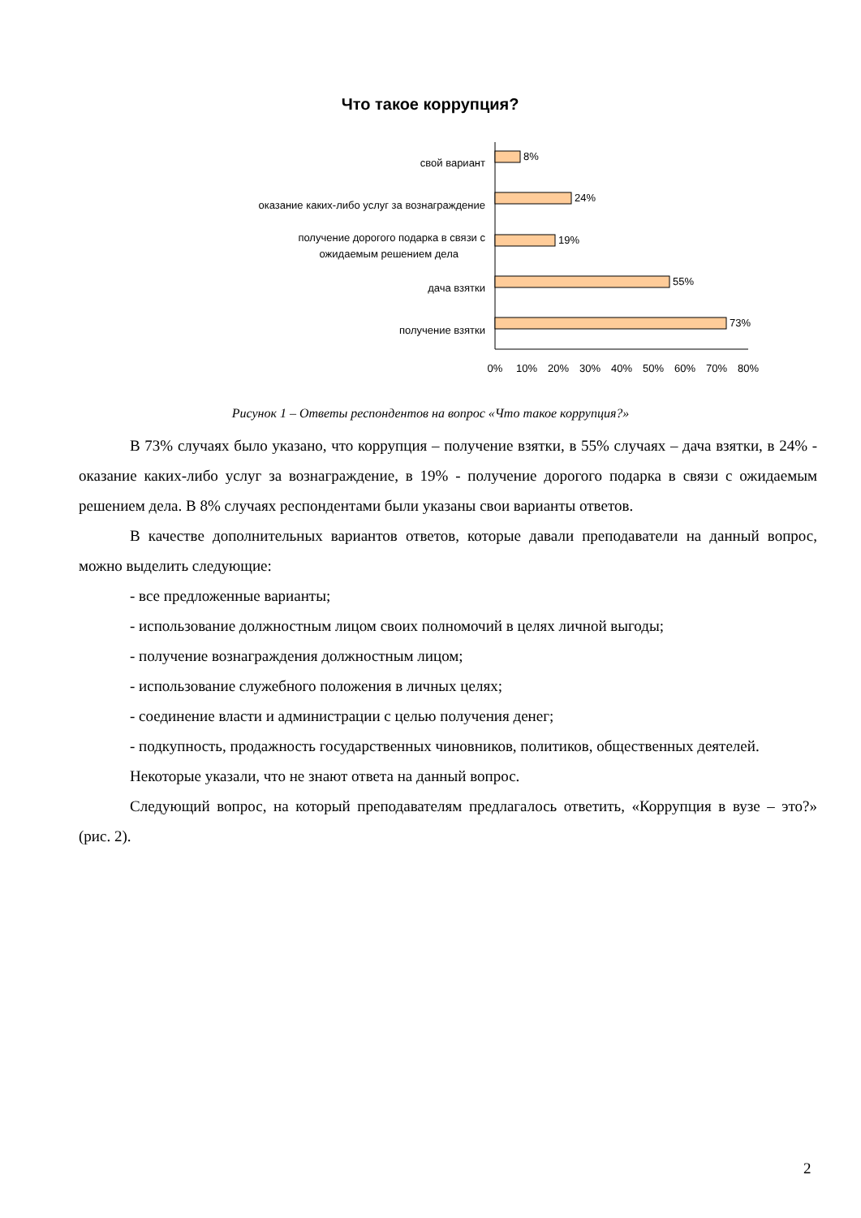Что такое коррупция?
8%
24%
19%
55%
73%
свой вариант
оказание каких-либо услуг за вознаграждение
получение дорогого подарка в связи с
ожидаемым решением дела
дача взятки
получение взятки
0%
10%
20%
30%
40%
50%
60%
70%
80%
Рисунок 1 – Ответы респондентов на вопрос «Что такое коррупция?»
В 73% случаях было указано, что коррупция – получение взятки, в 55% случаях – дача взятки, в 24% - оказание каких-либо услуг за вознаграждение, в 19% - получение дорогого подарка в связи с ожидаемым решением дела. В 8% случаях респондентами были указаны свои варианты ответов.
В качестве дополнительных вариантов ответов, которые давали преподаватели на данный вопрос, можно выделить следующие:
- все предложенные варианты;
- использование должностным лицом своих полномочий в целях личной выгоды;
- получение вознаграждения должностным лицом;
- использование служебного положения в личных целях;
- соединение власти и администрации с целью получения денег;
- подкупность, продажность государственных чиновников, политиков, общественных деятелей.
Некоторые указали, что не знают ответа на данный вопрос.
Следующий вопрос, на который преподавателям предлагалось ответить, «Коррупция в вузе – это?» (рис. 2).
2